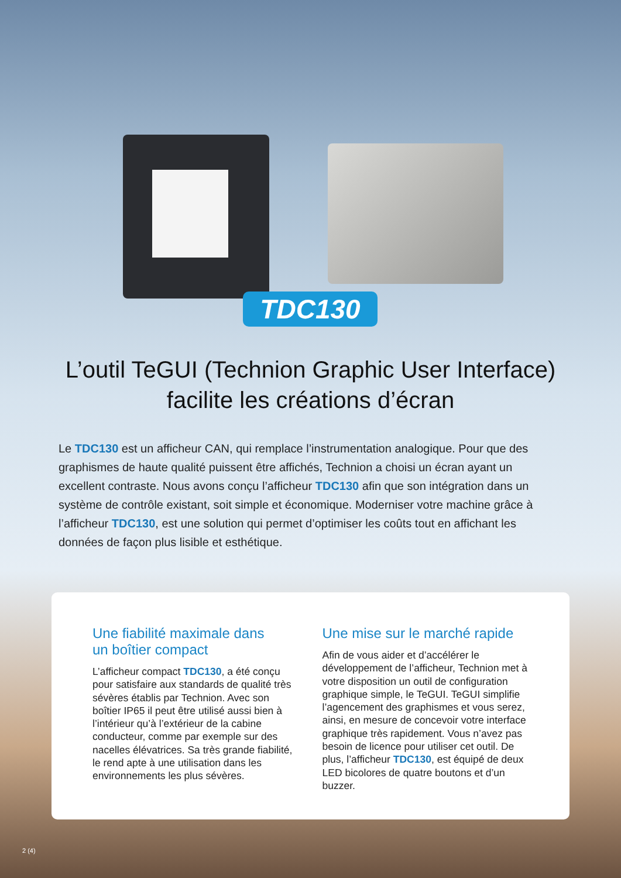TDC130
L’outil TeGUI (Technion Graphic User Interface)
facilite les créations d’écran
Le TDC130 est un afficheur CAN, qui remplace l’instrumentation analogique. Pour que des graphismes de haute qualité puissent être affichés, Technion a choisi un écran ayant un excellent contraste. Nous avons conçu l’afficheur TDC130 afin que son intégration dans un système de contrôle existant, soit simple et économique. Moderniser votre machine grâce à l’afficheur TDC130, est une solution qui permet d’optimiser les coûts tout en affichant les données de façon plus lisible et esthétique.
Une fiabilité maximale dans
un boîtier compact
L’afficheur compact TDC130, a été conçu pour satisfaire aux standards de qualité très sévères établis par Technion. Avec son boîtier IP65 il peut être utilisé aussi bien à l’intérieur qu’à l’extérieur de la cabine conducteur, comme par exemple sur des nacelles élévatrices. Sa très grande fiabilité, le rend apte à une utilisation dans les environnements les plus sévères.
Une mise sur le marché rapide
Afin de vous aider et d’accélérer le développement de l’afficheur, Technion met à votre disposition un outil de configuration graphique simple, le TeGUI. TeGUI simplifie l’agencement des graphismes et vous serez, ainsi, en mesure de concevoir votre interface graphique très rapidement. Vous n’avez pas besoin de licence pour utiliser cet outil. De plus, l’afficheur TDC130, est équipé de deux LED bicolores de quatre boutons et d’un buzzer.
2 (4)